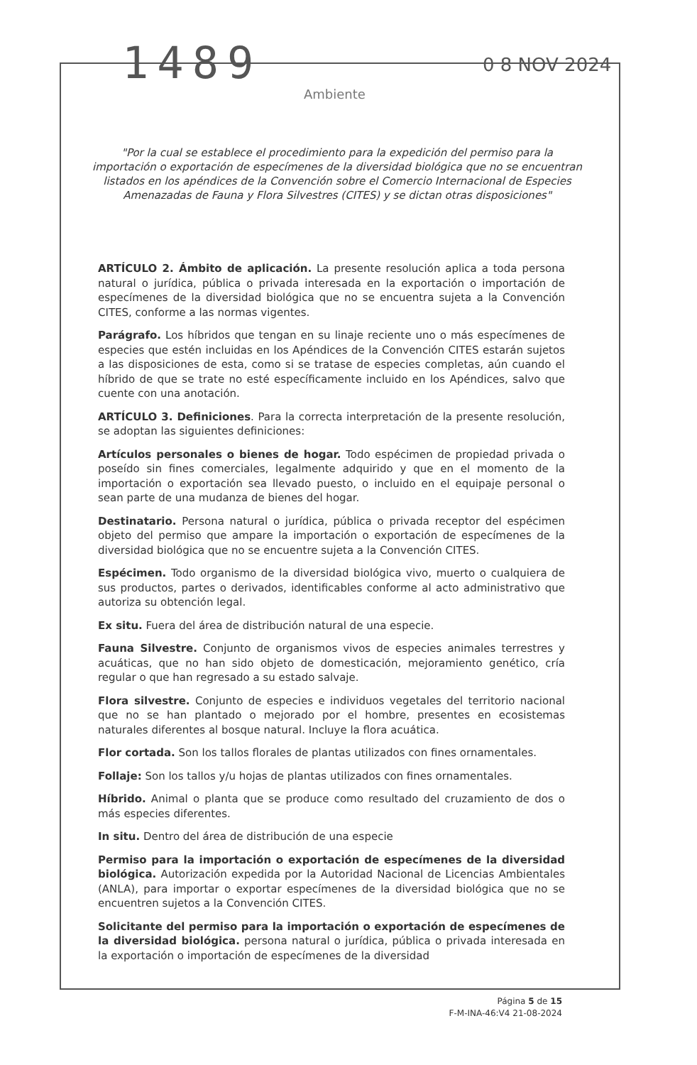1489
Ambiente
0 8 NOV 2024
"Por la cual se establece el procedimiento para la expedición del permiso para la importación o exportación de especímenes de la diversidad biológica que no se encuentran listados en los apéndices de la Convención sobre el Comercio Internacional de Especies Amenazadas de Fauna y Flora Silvestres (CITES) y se dictan otras disposiciones"
ARTÍCULO 2. Ámbito de aplicación. La presente resolución aplica a toda persona natural o jurídica, pública o privada interesada en la exportación o importación de especímenes de la diversidad biológica que no se encuentra sujeta a la Convención CITES, conforme a las normas vigentes.
Parágrafo. Los híbridos que tengan en su linaje reciente uno o más especímenes de especies que estén incluidas en los Apéndices de la Convención CITES estarán sujetos a las disposiciones de esta, como si se tratase de especies completas, aún cuando el híbrido de que se trate no esté específicamente incluido en los Apéndices, salvo que cuente con una anotación.
ARTÍCULO 3. Definiciones. Para la correcta interpretación de la presente resolución, se adoptan las siguientes definiciones:
Artículos personales o bienes de hogar. Todo espécimen de propiedad privada o poseído sin fines comerciales, legalmente adquirido y que en el momento de la importación o exportación sea llevado puesto, o incluido en el equipaje personal o sean parte de una mudanza de bienes del hogar.
Destinatario. Persona natural o jurídica, pública o privada receptor del espécimen objeto del permiso que ampare la importación o exportación de especímenes de la diversidad biológica que no se encuentre sujeta a la Convención CITES.
Espécimen. Todo organismo de la diversidad biológica vivo, muerto o cualquiera de sus productos, partes o derivados, identificables conforme al acto administrativo que autoriza su obtención legal.
Ex situ. Fuera del área de distribución natural de una especie.
Fauna Silvestre. Conjunto de organismos vivos de especies animales terrestres y acuáticas, que no han sido objeto de domesticación, mejoramiento genético, cría regular o que han regresado a su estado salvaje.
Flora silvestre. Conjunto de especies e individuos vegetales del territorio nacional que no se han plantado o mejorado por el hombre, presentes en ecosistemas naturales diferentes al bosque natural. Incluye la flora acuática.
Flor cortada. Son los tallos florales de plantas utilizados con fines ornamentales.
Follaje: Son los tallos y/u hojas de plantas utilizados con fines ornamentales.
Híbrido. Animal o planta que se produce como resultado del cruzamiento de dos o más especies diferentes.
In situ. Dentro del área de distribución de una especie
Permiso para la importación o exportación de especímenes de la diversidad biológica. Autorización expedida por la Autoridad Nacional de Licencias Ambientales (ANLA), para importar o exportar especímenes de la diversidad biológica que no se encuentren sujetos a la Convención CITES.
Solicitante del permiso para la importación o exportación de especímenes de la diversidad biológica. persona natural o jurídica, pública o privada interesada en la exportación o importación de especímenes de la diversidad
Página 5 de 15
F-M-INA-46:V4 21-08-2024